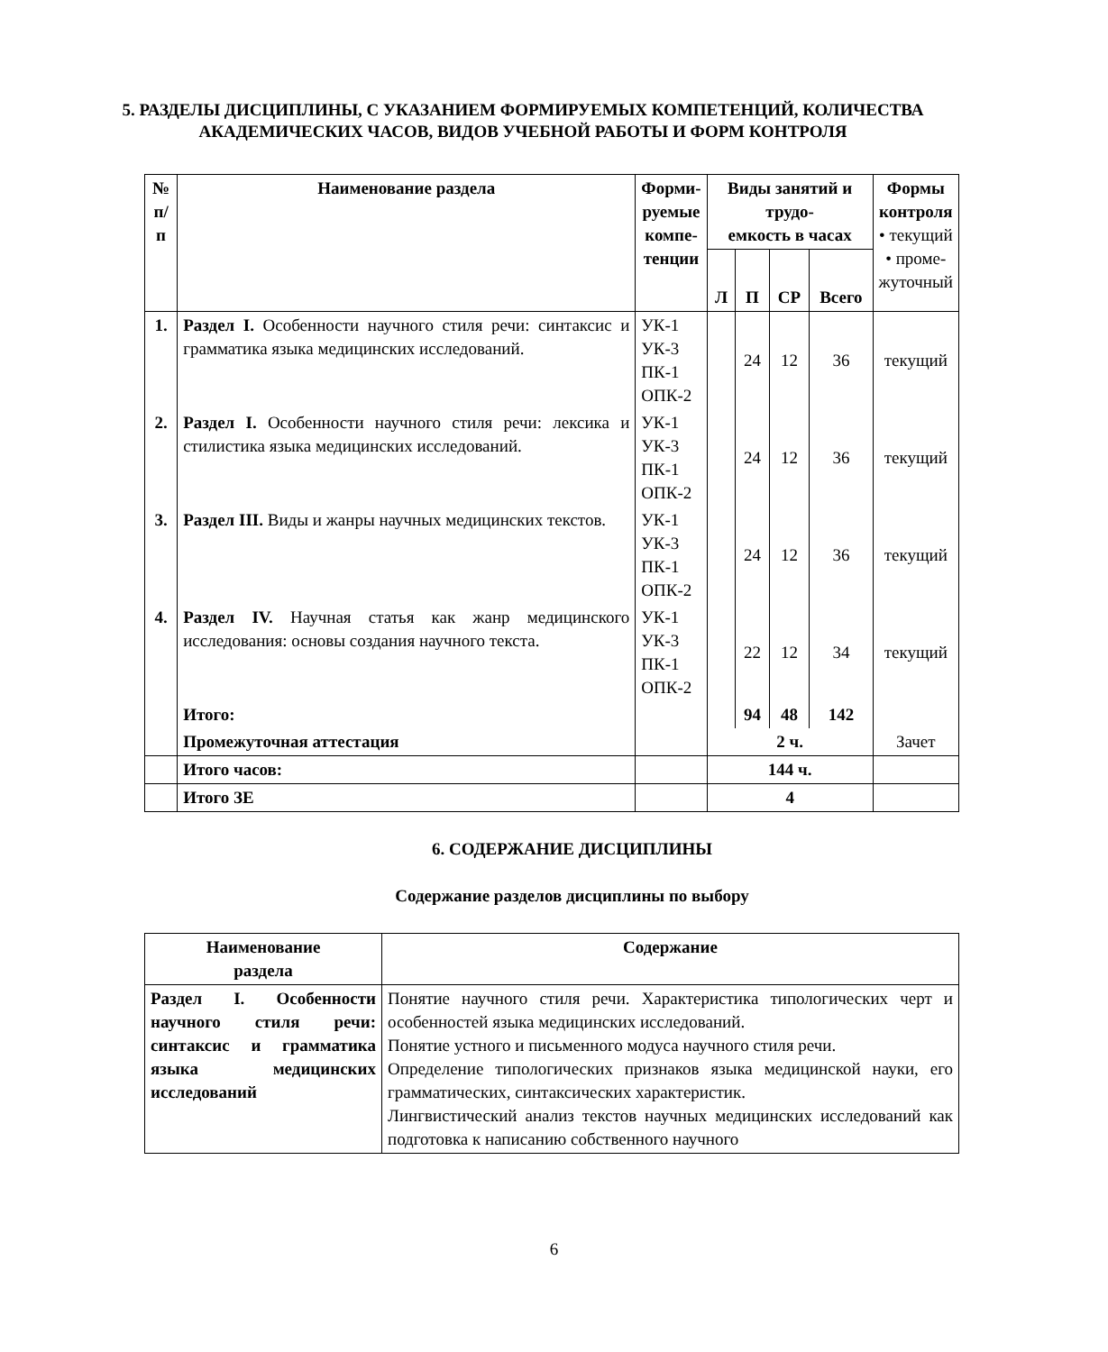5. РАЗДЕЛЫ ДИСЦИПЛИНЫ, С УКАЗАНИЕМ ФОРМИРУЕМЫХ КОМПЕТЕНЦИЙ, КОЛИЧЕСТВА АКАДЕМИЧЕСКИХ ЧАСОВ, ВИДОВ УЧЕБНОЙ РАБОТЫ И ФОРМ КОНТРОЛЯ
| № п/п | Наименование раздела | Форми- руемые компе- тенции | Виды занятий и трудо- емкость в часах | | | | Формы контроля • текущий • проме- жуточный |
| --- | --- | --- | --- | --- | --- | --- | --- |
| | | | Л | П | СР | Всего | |
| 1. | Раздел I. Особенности научного стиля речи: синтаксис и грамматика языка медицинских исследований. | УК-1 УК-3 ПК-1 ОПК-2 | | 24 | 12 | 36 | текущий |
| 2. | Раздел I. Особенности научного стиля речи: лексика и стилистика языка медицинских исследований. | УК-1 УК-3 ПК-1 ОПК-2 | | 24 | 12 | 36 | текущий |
| 3. | Раздел III. Виды и жанры научных медицинских текстов. | УК-1 УК-3 ПК-1 ОПК-2 | | 24 | 12 | 36 | текущий |
| 4. | Раздел IV. Научная статья как жанр медицинского исследования: основы создания научного текста. | УК-1 УК-3 ПК-1 ОПК-2 | | 22 | 12 | 34 | текущий |
| | Итого: | | | 94 | 48 | 142 | |
| | Промежуточная аттестация | | 2 ч. | | | | Зачет |
| | Итого часов: | | 144 ч. | | | | |
| | Итого ЗЕ | | 4 | | | | |
6. СОДЕРЖАНИЕ ДИСЦИПЛИНЫ
Содержание разделов дисциплины по выбору
| Наименование раздела | Содержание |
| --- | --- |
| Раздел I. Особенности научного стиля речи: синтаксис и грамматика языка медицинских исследований | Понятие научного стиля речи. Характеристика типологических черт и особенностей языка медицинских исследований. Понятие устного и письменного модуса научного стиля речи. Определение типологических признаков языка медицинской науки, его грамматических, синтаксических характеристик. Лингвистический анализ текстов научных медицинских исследований как подготовка к написанию собственного научного |
6